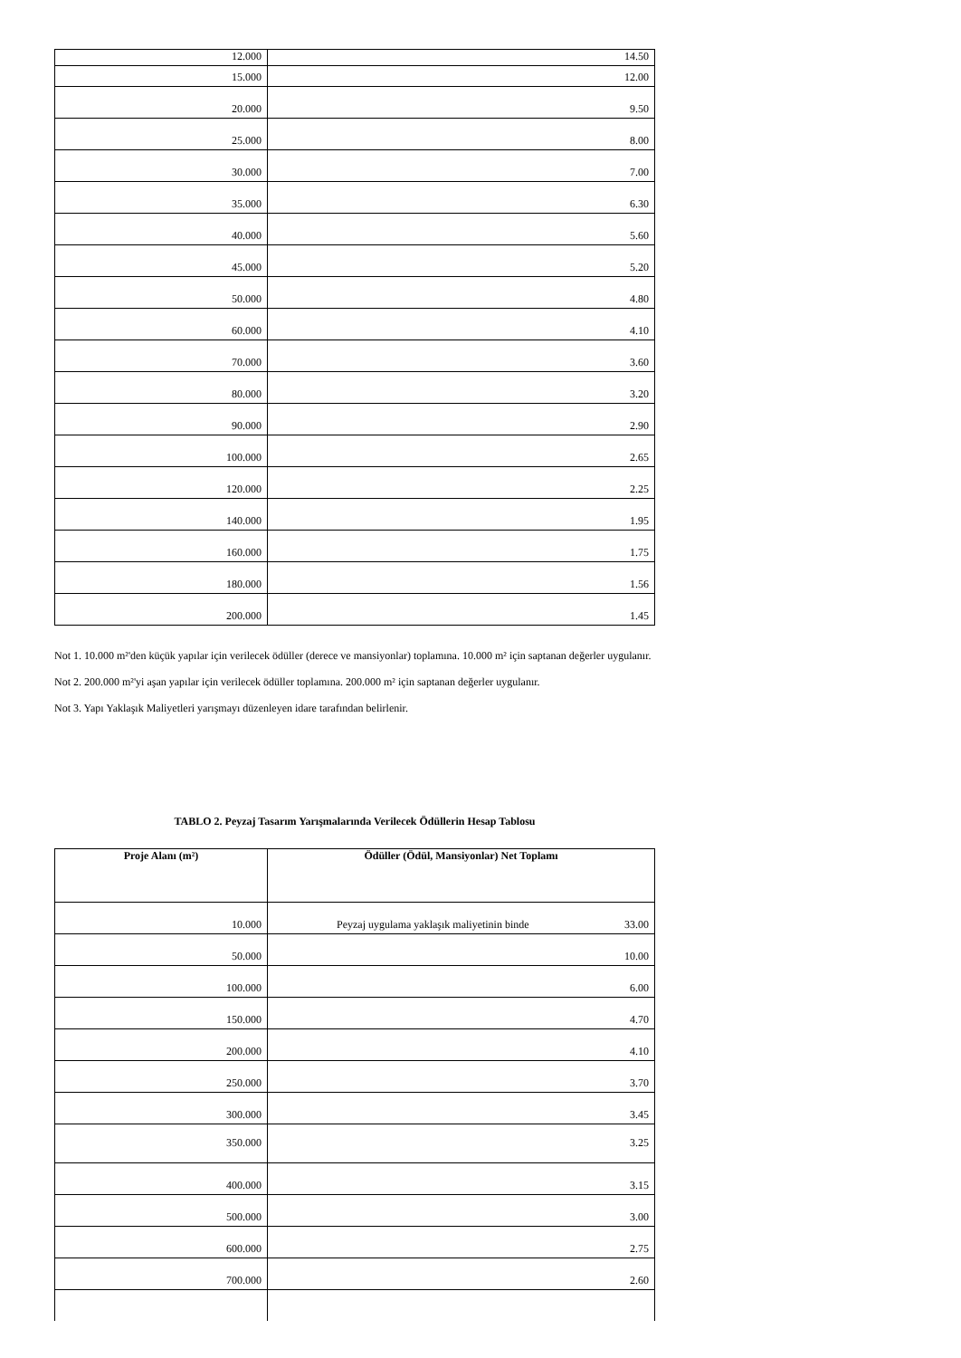| 12.000 | 14.50 |
| 15.000 | 12.00 |
| 20.000 | 9.50 |
| 25.000 | 8.00 |
| 30.000 | 7.00 |
| 35.000 | 6.30 |
| 40.000 | 5.60 |
| 45.000 | 5.20 |
| 50.000 | 4.80 |
| 60.000 | 4.10 |
| 70.000 | 3.60 |
| 80.000 | 3.20 |
| 90.000 | 2.90 |
| 100.000 | 2.65 |
| 120.000 | 2.25 |
| 140.000 | 1.95 |
| 160.000 | 1.75 |
| 180.000 | 1.56 |
| 200.000 | 1.45 |
Not 1. 10.000 m²'den küçük yapılar için verilecek ödüller (derece ve mansiyonlar) toplamına. 10.000 m² için saptanan değerler uygulanır.
Not 2. 200.000 m²'yi aşan yapılar için verilecek ödüller toplamına. 200.000 m² için saptanan değerler uygulanır.
Not 3. Yapı Yaklaşık Maliyetleri yarışmayı düzenleyen idare tarafından belirlenir.
TABLO 2. Peyzaj Tasarım Yarışmalarında Verilecek Ödüllerin Hesap Tablosu
| Proje Alanı (m²) | Ödüller (Ödül, Mansiyonlar) Net Toplamı |
| --- | --- |
| 10.000 | Peyzaj uygulama yaklaşık maliyetinin binde 33.00 |
| 50.000 | 10.00 |
| 100.000 | 6.00 |
| 150.000 | 4.70 |
| 200.000 | 4.10 |
| 250.000 | 3.70 |
| 300.000 | 3.45 |
| 350.000 | 3.25 |
| 400.000 | 3.15 |
| 500.000 | 3.00 |
| 600.000 | 2.75 |
| 700.000 | 2.60 |